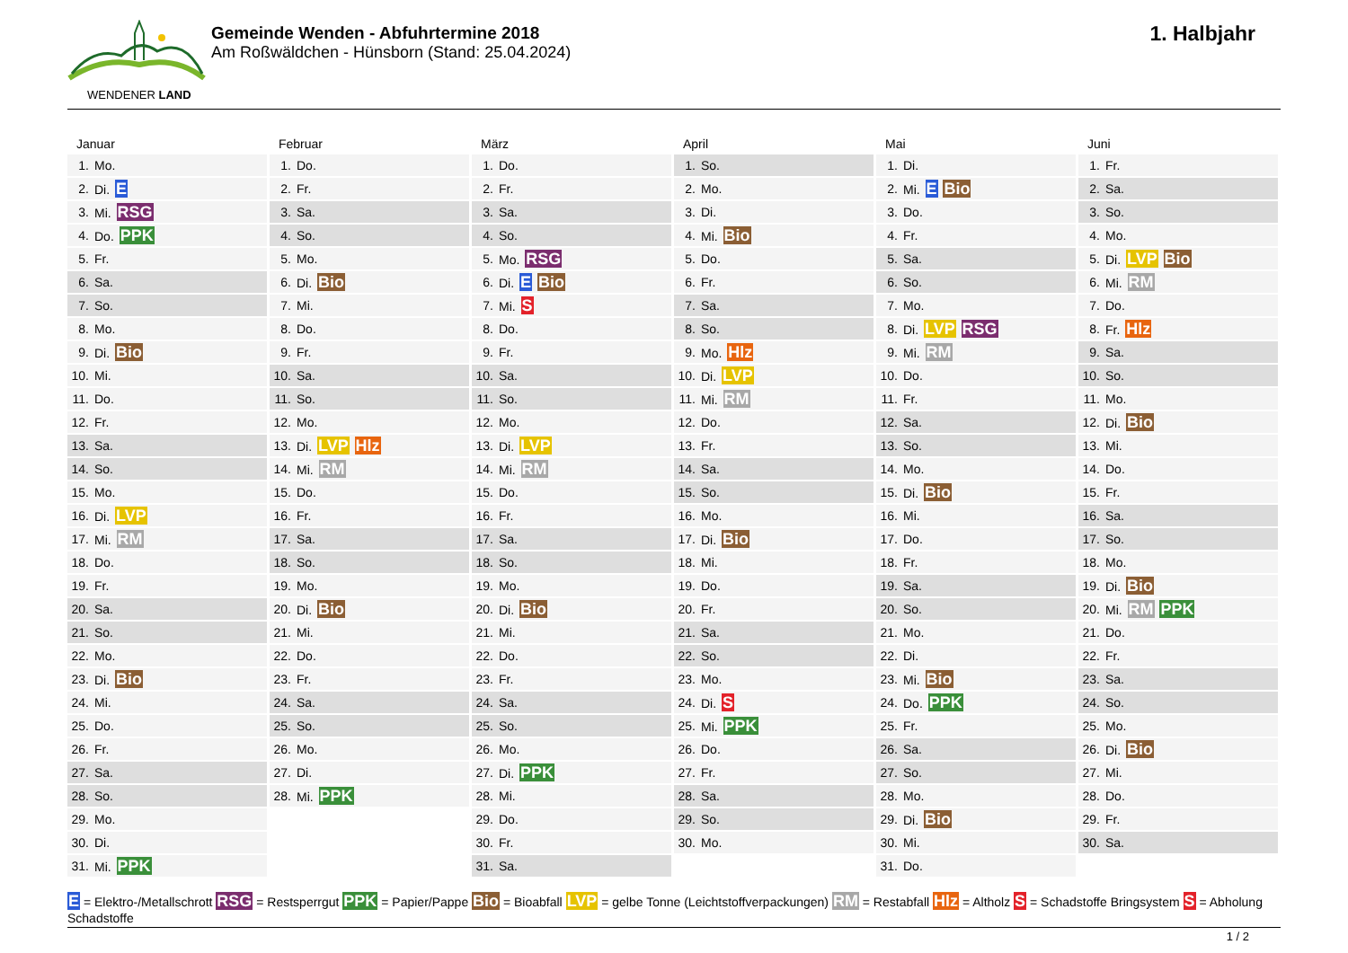WENDENER LAND
Gemeinde Wenden - Abfuhrtermine 2018
Am Roßwäldchen - Hünsborn (Stand: 25.04.2024)
1. Halbjahr
Januar
| 1. | Mo. |
| 2. | Di. E |
| 3. | Mi. RSG |
| 4. | Do. PPK |
| 5. | Fr. |
| 6. | Sa. |
| 7. | So. |
| 8. | Mo. |
| 9. | Di. Bio |
| 10. | Mi. |
| 11. | Do. |
| 12. | Fr. |
| 13. | Sa. |
| 14. | So. |
| 15. | Mo. |
| 16. | Di. LVP |
| 17. | Mi. RM |
| 18. | Do. |
| 19. | Fr. |
| 20. | Sa. |
| 21. | So. |
| 22. | Mo. |
| 23. | Di. Bio |
| 24. | Mi. |
| 25. | Do. |
| 26. | Fr. |
| 27. | Sa. |
| 28. | So. |
| 29. | Mo. |
| 30. | Di. |
| 31. | Mi. PPK |
Februar
| 1. | Do. |
| 2. | Fr. |
| 3. | Sa. |
| 4. | So. |
| 5. | Mo. |
| 6. | Di. Bio |
| 7. | Mi. |
| 8. | Do. |
| 9. | Fr. |
| 10. | Sa. |
| 11. | So. |
| 12. | Mo. |
| 13. | Di. LVP Hlz |
| 14. | Mi. RM |
| 15. | Do. |
| 16. | Fr. |
| 17. | Sa. |
| 18. | So. |
| 19. | Mo. |
| 20. | Di. Bio |
| 21. | Mi. |
| 22. | Do. |
| 23. | Fr. |
| 24. | Sa. |
| 25. | So. |
| 26. | Mo. |
| 27. | Di. |
| 28. | Mi. PPK |
März
| 1. | Do. |
| 2. | Fr. |
| 3. | Sa. |
| 4. | So. |
| 5. | Mo. RSG |
| 6. | Di. E Bio |
| 7. | Mi. S |
| 8. | Do. |
| 9. | Fr. |
| 10. | Sa. |
| 11. | So. |
| 12. | Mo. |
| 13. | Di. LVP |
| 14. | Mi. RM |
| 15. | Do. |
| 16. | Fr. |
| 17. | Sa. |
| 18. | So. |
| 19. | Mo. |
| 20. | Di. Bio |
| 21. | Mi. |
| 22. | Do. |
| 23. | Fr. |
| 24. | Sa. |
| 25. | So. |
| 26. | Mo. |
| 27. | Di. PPK |
| 28. | Mi. |
| 29. | Do. |
| 30. | Fr. |
| 31. | Sa. |
April
| 1. | So. |
| 2. | Mo. |
| 3. | Di. |
| 4. | Mi. Bio |
| 5. | Do. |
| 6. | Fr. |
| 7. | Sa. |
| 8. | So. |
| 9. | Mo. Hlz |
| 10. | Di. LVP |
| 11. | Mi. RM |
| 12. | Do. |
| 13. | Fr. |
| 14. | Sa. |
| 15. | So. |
| 16. | Mo. |
| 17. | Di. Bio |
| 18. | Mi. |
| 19. | Do. |
| 20. | Fr. |
| 21. | Sa. |
| 22. | So. |
| 23. | Mo. |
| 24. | Di. S |
| 25. | Mi. PPK |
| 26. | Do. |
| 27. | Fr. |
| 28. | Sa. |
| 29. | So. |
| 30. | Mo. |
Mai
| 1. | Di. |
| 2. | Mi. E Bio |
| 3. | Do. |
| 4. | Fr. |
| 5. | Sa. |
| 6. | So. |
| 7. | Mo. |
| 8. | Di. LVP RSG |
| 9. | Mi. RM |
| 10. | Do. |
| 11. | Fr. |
| 12. | Sa. |
| 13. | So. |
| 14. | Mo. |
| 15. | Di. Bio |
| 16. | Mi. |
| 17. | Do. |
| 18. | Fr. |
| 19. | Sa. |
| 20. | So. |
| 21. | Mo. |
| 22. | Di. |
| 23. | Mi. Bio |
| 24. | Do. PPK |
| 25. | Fr. |
| 26. | Sa. |
| 27. | So. |
| 28. | Mo. |
| 29. | Di. Bio |
| 30. | Mi. |
| 31. | Do. |
Juni
| 1. | Fr. |
| 2. | Sa. |
| 3. | So. |
| 4. | Mo. |
| 5. | Di. LVP Bio |
| 6. | Mi. RM |
| 7. | Do. |
| 8. | Fr. Hlz |
| 9. | Sa. |
| 10. | So. |
| 11. | Mo. |
| 12. | Di. Bio |
| 13. | Mi. |
| 14. | Do. |
| 15. | Fr. |
| 16. | Sa. |
| 17. | So. |
| 18. | Mo. |
| 19. | Di. Bio |
| 20. | Mi. RM PPK |
| 21. | Do. |
| 22. | Fr. |
| 23. | Sa. |
| 24. | So. |
| 25. | Mo. |
| 26. | Di. Bio |
| 27. | Mi. |
| 28. | Do. |
| 29. | Fr. |
| 30. | Sa. |
E = Elektro-/Metallschrott RSG = Restsperrgut PPK = Papier/Pappe Bio = Bioabfall LVP = gelbe Tonne (Leichtstoffverpackungen) RM = Restabfall Hlz = Altholz S = Schadstoffe Bringsystem S = Abholung Schadstoffe
1 / 2